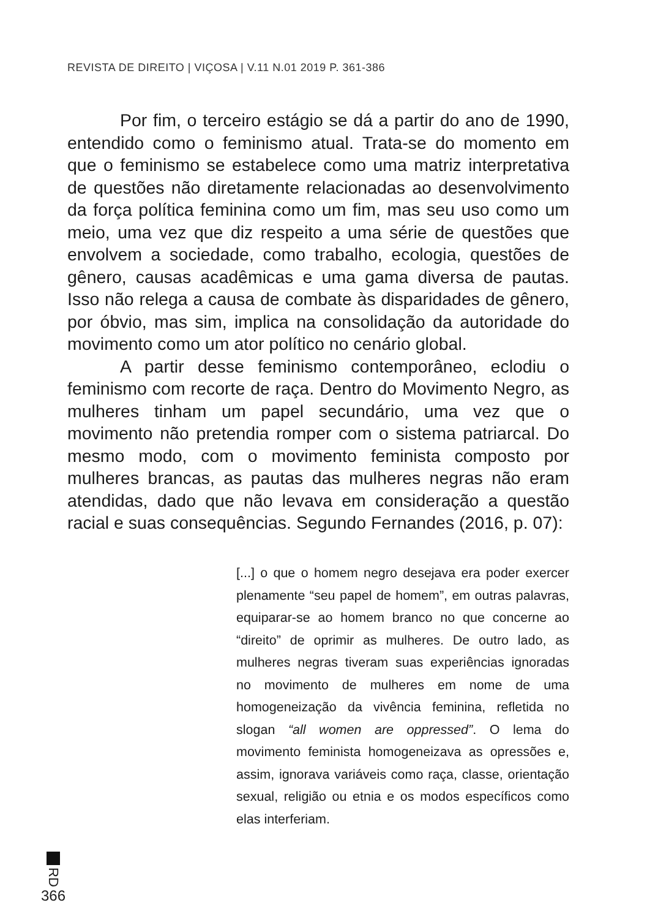REVISTA DE DIREITO | VIÇOSA | V.11 N.01 2019 P. 361-386
Por fim, o terceiro estágio se dá a partir do ano de 1990, entendido como o feminismo atual. Trata-se do momento em que o feminismo se estabelece como uma matriz interpretativa de questões não diretamente relacionadas ao desenvolvimento da força política feminina como um fim, mas seu uso como um meio, uma vez que diz respeito a uma série de questões que envolvem a sociedade, como trabalho, ecologia, questões de gênero, causas acadêmicas e uma gama diversa de pautas. Isso não relega a causa de combate às disparidades de gênero, por óbvio, mas sim, implica na consolidação da autoridade do movimento como um ator político no cenário global.
A partir desse feminismo contemporâneo, eclodiu o feminismo com recorte de raça. Dentro do Movimento Negro, as mulheres tinham um papel secundário, uma vez que o movimento não pretendia romper com o sistema patriarcal. Do mesmo modo, com o movimento feminista composto por mulheres brancas, as pautas das mulheres negras não eram atendidas, dado que não levava em consideração a questão racial e suas consequências. Segundo Fernandes (2016, p. 07):
[...] o que o homem negro desejava era poder exercer plenamente “seu papel de homem”, em outras palavras, equiparar-se ao homem branco no que concerne ao “direito” de oprimir as mulheres. De outro lado, as mulheres negras tiveram suas experiências ignoradas no movimento de mulheres em nome de uma homogeneização da vivência feminina, refletida no slogan “all women are oppressed”. O lema do movimento feminista homogeneizava as opressões e, assim, ignorava variáveis como raça, classe, orientação sexual, religião ou etnia e os modos específicos como elas interferiam.
RD
366